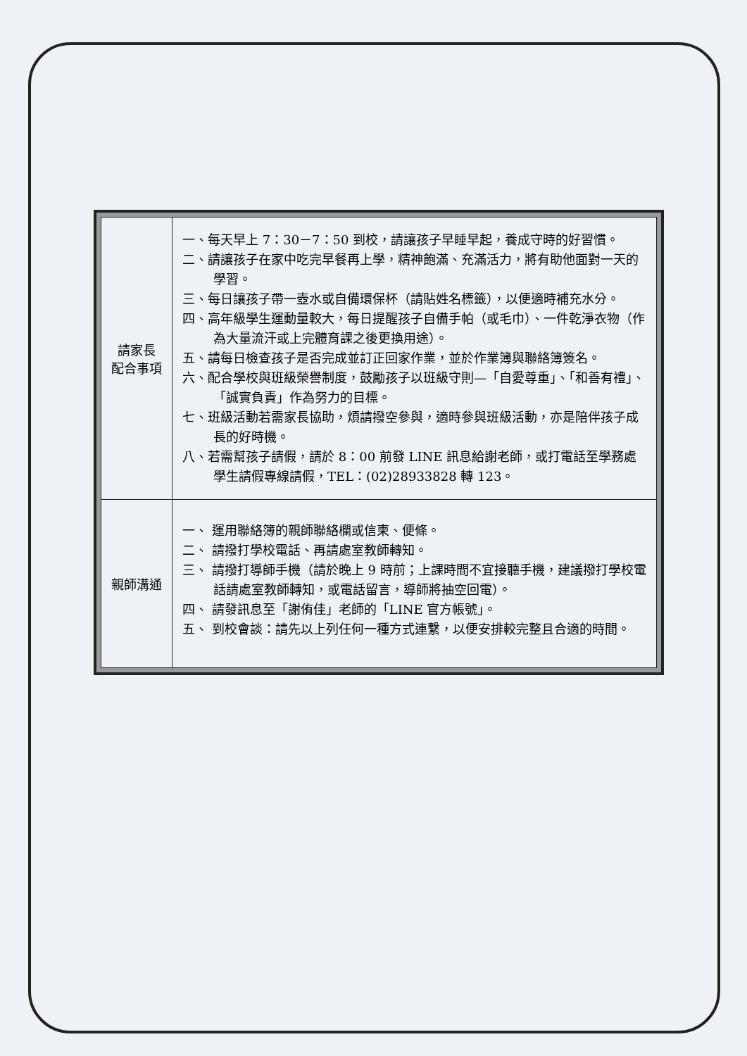| 請家長 配合事項 | 一、每天早上 7：30－7：50 到校，請讓孩子早睡早起，養成守時的好習慣。 二、請讓孩子在家中吃完早餐再上學，精神飽滿、充滿活力，將有助他面對一天的學習。 三、每日讓孩子帶一壺水或自備環保杯（請貼姓名標籤），以便適時補充水分。 四、高年級學生運動量較大，每日提醒孩子自備手帕（或毛巾）、一件乾淨衣物（作為大量流汗或上完體育課之後更換用途）。 五、請每日檢查孩子是否完成並訂正回家作業，並於作業簿與聯絡簿簽名。 六、配合學校與班級榮譽制度，鼓勵孩子以班級守則—「自愛尊重」、「和善有禮」、「誠實負責」作為努力的目標。 七、班級活動若需家長協助，煩請撥空參與，適時參與班級活動，亦是陪伴孩子成長的好時機。 八、若需幫孩子請假，請於 8：00 前發 LINE 訊息給謝老師，或打電話至學務處學生請假專線請假，TEL：(02)28933828 轉 123。 |
| 親師溝通 | 一、 運用聯絡簿的親師聯絡欄或信柬、便條。 二、 請撥打學校電話、再請處室教師轉知。 三、 請撥打導師手機（請於晚上 9 時前；上課時間不宜接聽手機，建議撥打學校電話請處室教師轉知，或電話留言，導師將抽空回電）。 四、 請發訊息至「謝侑佳」老師的「LINE 官方帳號」。 五、 到校會談：請先以上列任何一種方式連繫，以便安排較完整且合適的時間。 |